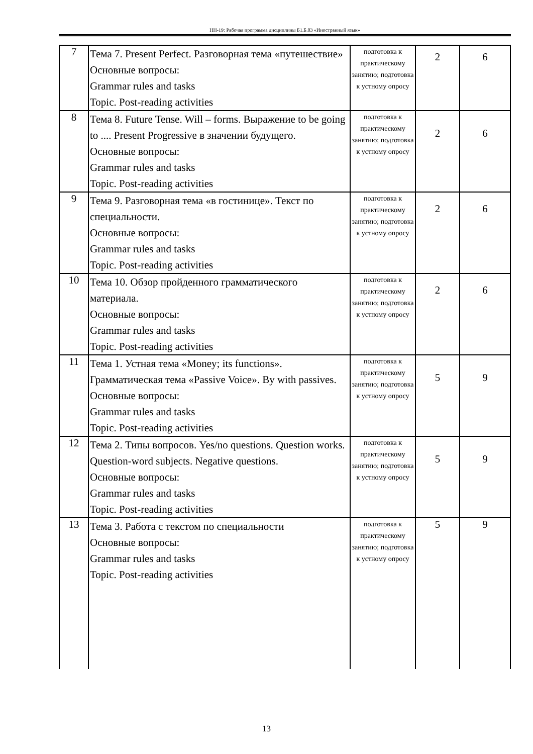НН-19: Рабочая программа дисциплины Б1.Б.03 «Иностранный язык»
| 7 | Тема 7. Present Perfect. Разговорная тема «путешествие» Основные вопросы: Grammar rules and tasks Topic. Post-reading activities | подготовка к практическому занятию; подготовка к устному опросу | 2 | 6 |
| 8 | Тема 8. Future Tense. Will – forms. Выражение to be going to .... Present Progressive в значении будущего. Основные вопросы: Grammar rules and tasks Topic. Post-reading activities | подготовка к практическому занятию; подготовка к устному опросу | 2 | 6 |
| 9 | Тема 9. Разговорная тема «в гостинице». Текст по специальности. Основные вопросы: Grammar rules and tasks Topic. Post-reading activities | подготовка к практическому занятию; подготовка к устному опросу | 2 | 6 |
| 10 | Тема 10. Обзор пройденного грамматического материала. Основные вопросы: Grammar rules and tasks Topic. Post-reading activities | подготовка к практическому занятию; подготовка к устному опросу | 2 | 6 |
| 11 | Тема 1. Устная тема «Money; its functions». Грамматическая тема «Passive Voice». By with passives. Основные вопросы: Grammar rules and tasks Topic. Post-reading activities | подготовка к практическому занятию; подготовка к устному опросу | 5 | 9 |
| 12 | Тема 2. Типы вопросов. Yes/no questions. Question works. Question-word subjects. Negative questions. Основные вопросы: Grammar rules and tasks Topic. Post-reading activities | подготовка к практическому занятию; подготовка к устному опросу | 5 | 9 |
| 13 | Тема 3. Работа с текстом по специальности Основные вопросы: Grammar rules and tasks Topic. Post-reading activities | подготовка к практическому занятию; подготовка к устному опросу | 5 | 9 |
13